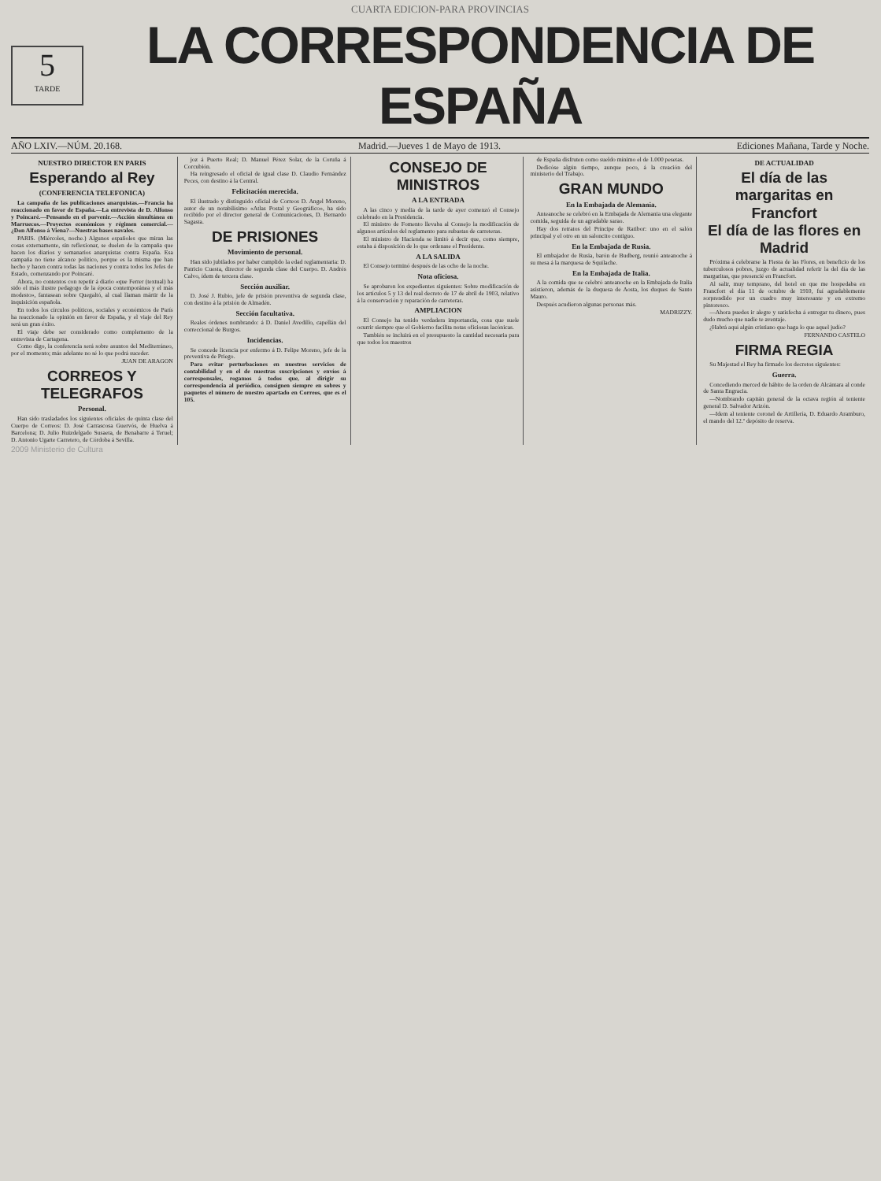CUARTA EDICION-PARA PROVINCIAS
5
TARDE
LA CORRESPONDENCIA DE ESPAÑA
AÑO LXIV.—NÚM. 20.168. Madrid.—Jueves 1 de Mayo de 1913. Ediciones Mañana, Tarde y Noche.
NUESTRO DIRECTOR EN PARIS
Esperando al Rey
(CONFERENCIA TELEFONICA)
La campaña de las publicaciones anarquistas.—Francia ha reaccionado en favor de España.—La entrevista de D. Alfonso y Poincaré.—Pensando en el porvenir.—Acción simultánea en Marruecos.—Proyectos económicos y régimen comercial.—¿Don Alfonso á Viena?—Nuestras bases navales.
PARIS. (Miércoles, noche.) Algunos españoles que miran las cosas externamente, sin reflexionar, se duelen de la campaña que hacen los diarios y semanarios anarquistas contra España. Esa campaña no tiene alcance político, porque es la misma que han hecho y hacen contra todas las naciones y contra todos los Jefes de Estado, comenzando por Poincaré.
Ahora, no contentos con repetir á diario «que Ferrer (textual) ha sido el más ilustre pedagogo de la época contemporánea y el más modesto», fantasean sobre Quegaltó, al cual llaman mártir de la inquisición española.
En todos los círculos políticos, sociales y económicos de París ha reaccionado la opinión en favor de España, y el viaje del Rey será un gran éxito.
El viaje debe ser considerado como complemento de la entrevista de Cartagena.
Como digo, la conferencia será sobre asuntos del Mediterráneo, por el momento; más adelante no sé lo que podrá suceder.
JUAN DE ARAGON
CORREOS Y TELEGRAFOS
Personal.
Han sido trasladados los siguientes oficiales de quinta clase del Cuerpo de Correos: D. José Carrascosa Guervós, de Huelva á Barcelona; D. Julio Ruizdelgado Susaeta, de Benabarre á Teruel; D. Antonio Ugarte Carretero, de Córdoba á Sevilla.
joz á Puerto Real; D. Manuel Pérez Solar, de la Coruña á Corcubión.
Ha reingresado el oficial de igual clase D. Claudio Fernández Peces, con destino á la Central.
Felicitación merecida.
El ilustrado y distinguido oficial de Correos D. Angel Moreno, autor de un notabilísimo «Atlas Postal y Geográfico», ha sido recibido por el director general de Comunicaciones, D. Bernardo Sagasta.
DE PRISIONES
Movimiento de personal.
Han sido jubilados por haber cumplido la edad reglamentaria: D. Patricio Cuesta, director de segunda clase del Cuerpo. D. Andrés Calvo, ídem de tercera clase.
Sección auxiliar.
D. José J. Rubio, jefe de prisión preventiva de segunda clase, con destino á la prisión de Almadén.
Sección facultativa.
Reales órdenes nombrando: á D. Daniel Avedillo, capellán del correccional de Burgos.
Incidencias.
Se concede licencia por enfermo á D. Felipe Moreno, jefe de la preventiva de Priego.
Para evitar perturbaciones en nuestros servicios de contabilidad y en el de nuestras suscripciones y envíos á corresponsales, rogamos á todos que, al dirigir su correspondencia al periódico, consignen siempre en sobres y paquetes el número de nuestro apartado en Correos, que es el 105.
CONSEJO DE MINISTROS
A LA ENTRADA
A las cinco y media de la tarde de ayer comenzó el Consejo celebrado en la Presidencia.
El ministro de Fomento llevaba al Consejo la modificación de algunos artículos del reglamento para subastas de carreteras.
El ministro de Hacienda se limitó á decir que, como siempre, estaba á disposición de lo que ordenase el Presidente.
A LA SALIDA
El Consejo terminó después de las ocho de la noche.
Nota oficiosa.
Se aprobaron los expedientes siguientes: Sobre modificación de los artículos 5 y 13 del real decreto de 17 de abril de 1903, relativo á la conservación y reparación de carreteras.
AMPLIACION
El Consejo ha tenido verdadera importancia, cosa que suele ocurrir siempre que el Gobierno facilita notas oficiosas lacónicas.
También se incluirá en el presupuesto la cantidad necesaria para que todos los maestros
de España disfruten como sueldo mínimo el de 1.000 pesetas.
Dedicóse algún tiempo, aunque poco, á la creación del ministerio del Trabajo.
GRAN MUNDO
En la Embajada de Alemania.
Anteanoche se celebró en la Embajada de Alemania una elegante comida, seguida de un agradable sarao.
Hay dos retratos del Príncipe de Ratibor: uno en el salón principal y el otro en un saloncito contiguo.
En la Embajada de Rusia.
El embajador de Rusia, barón de Budberg, reunió anteanoche á su mesa á la marquesa de Squilache.
En la Embajada de Italia.
A la comida que se celebró anteanoche en la Embajada de Italia asistieron, además de la duquesa de Aosta, los duques de Santo Mauro.
Después acudieron algunas personas más.
MADRIZZY.
DE ACTUALIDAD
El día de las margaritas en Francfort
El día de las flores en Madrid
Próxima á celebrarse la Fiesta de las Flores, en beneficio de los tuberculosos pobres, juzgo de actualidad referir la del día de las margaritas, que presencié en Francfort.
Al salir, muy temprano, del hotel en que me hospedaba en Francfort el día 11 de octubre de 1910, fuí agradablemente sorprendido por un cuadro muy interesante y en extremo pintoresco.
—Ahora puedes ir alegre y satisfecha á entregar tu dinero, pues dudo mucho que nadie te aventaje.
¿Habrá aquí algún cristiano que haga lo que aquel judío?
FERNANDO CASTELO
FIRMA REGIA
Su Majestad el Rey ha firmado los decretos siguientes:
Guerra.
Concediendo merced de hábito de la orden de Alcántara al conde de Santa Engracia.
—Nombrando capitán general de la octava región al teniente general D. Salvador Arizón.
—Idem al teniente coronel de Artillería, D. Eduardo Aramburo, el mando del 12.º depósito de reserva.
2009 Ministerio de Cultura